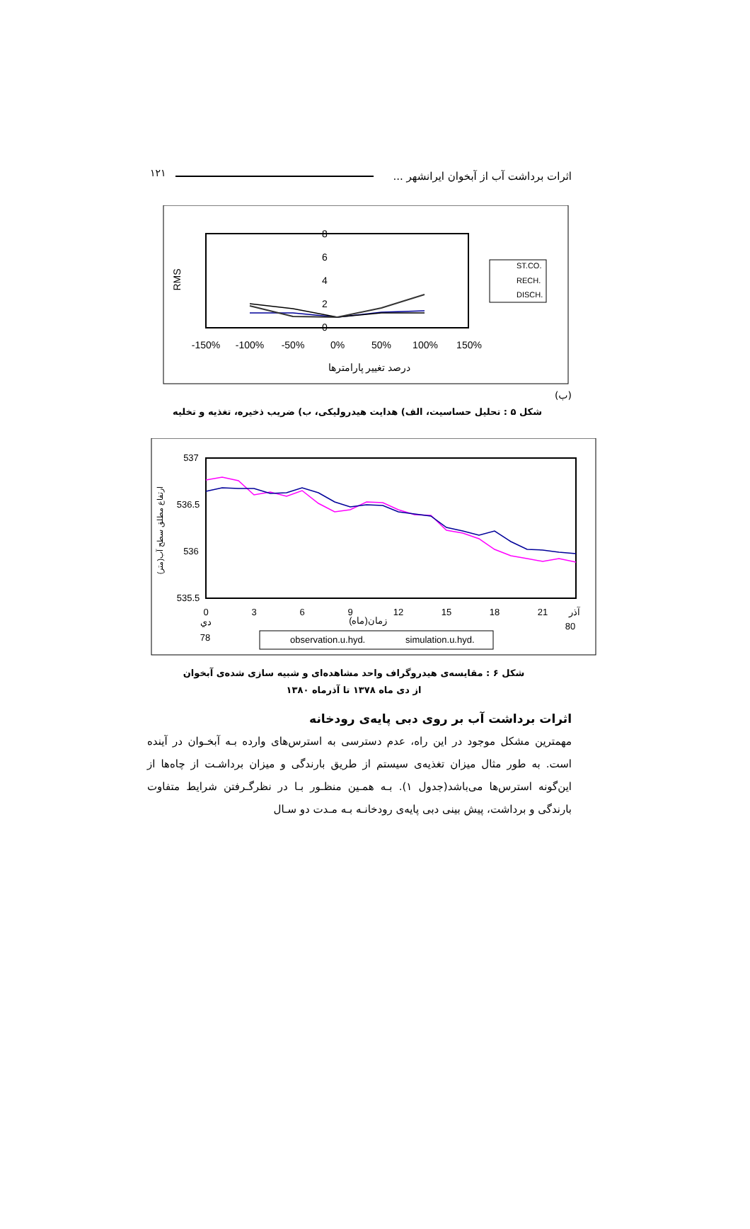اثرات برداشت آب از آبخوان ایرانشهر ... ۱۲۱
8
6
4
2
0
-150%
-100%
-50%
0%
50%
100%
150%
درصد تغییر پارامترها
RMS
ST.CO.
RECH.
DISCH.
(ب)
شکل ۵ : تحلیل حساسیت، الف) هدایت هیدرولیکی، ب) ضریب ذخیره، تغذیه و تخلیه
537
536.5
536
535.5
0
3
6
9
12
15
18
21
آذر
دي
زمان(ماه)
78
80
ارتفاع مطلق سطح آب(متر)
observation.u.hyd.
simulation.u.hyd.
شکل ۶ : مقایسه‌ی هیدروگراف واحد مشاهده‌ای و شبیه سازی شده‌ی آبخوان
از دی ماه ۱۳۷۸ تا آذرماه ۱۳۸۰
اثرات برداشت آب بر روی دبی پایه‌ی رودخانه
مهمترین مشکل موجود در این راه، عدم دسترسی به استرس‌های وارده بـه آبخـوان در آینده است. به طور مثال میزان تغذیه‌ی سیستم از طریق بارندگی و میزان برداشـت از چاه‌ها از این‌گونه استرس‌ها می‌باشد(جدول ۱). بـه همـین منظـور بـا در نظرگـرفتن شرایط متفاوت بارندگی و برداشت، پیش بینی دبی پایه‌ی رودخانـه بـه مـدت دو سـال